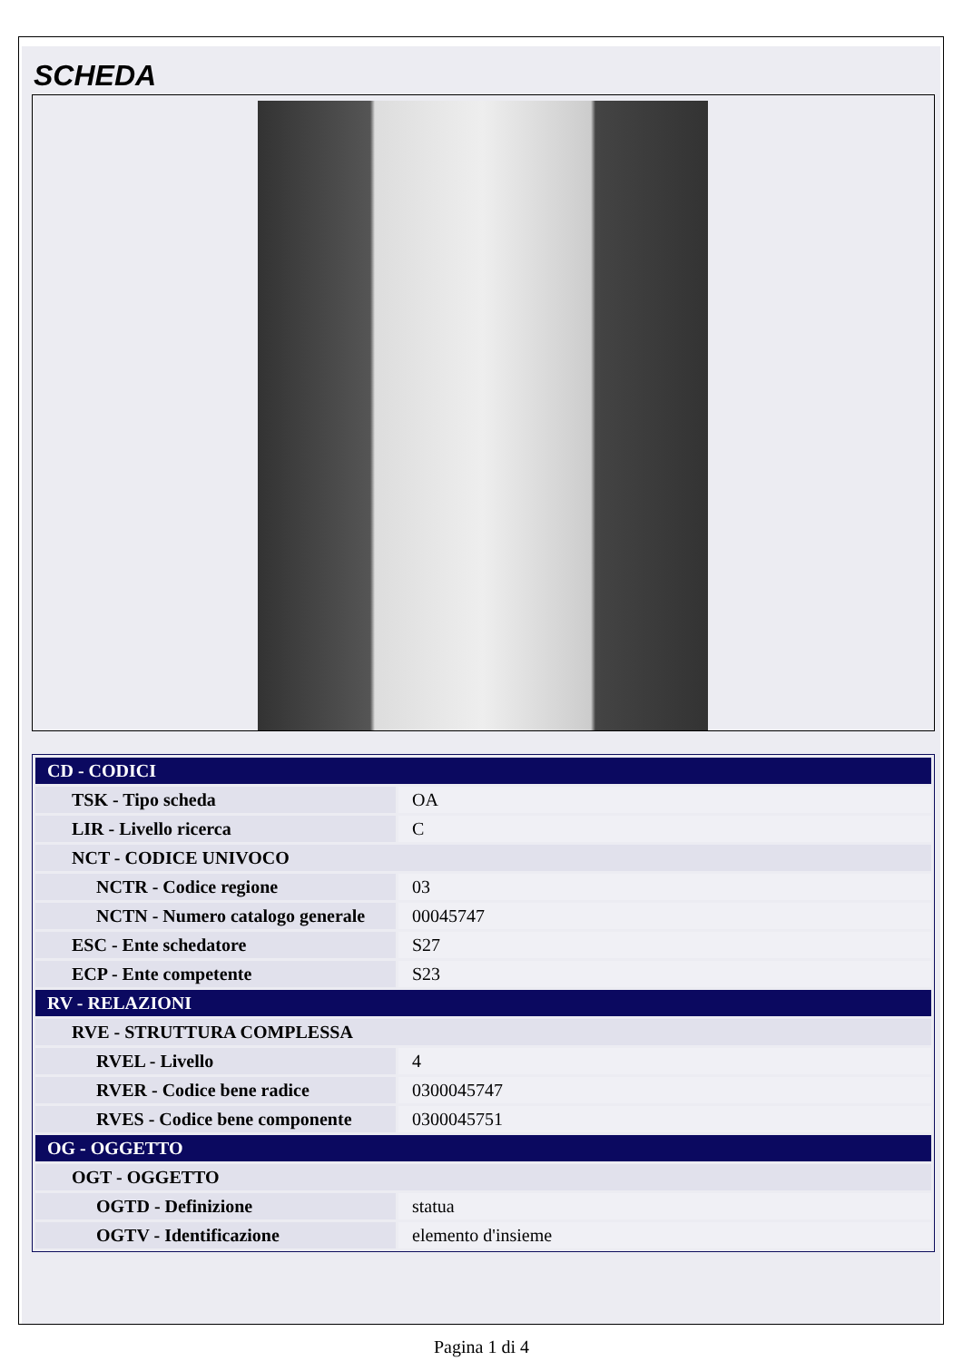SCHEDA
| CD - CODICI | |
| TSK - Tipo scheda | OA |
| LIR - Livello ricerca | C |
| NCT - CODICE UNIVOCO | |
| NCTR - Codice regione | 03 |
| NCTN - Numero catalogo generale | 00045747 |
| ESC - Ente schedatore | S27 |
| ECP - Ente competente | S23 |
| RV - RELAZIONI | |
| RVE - STRUTTURA COMPLESSA | |
| RVEL - Livello | 4 |
| RVER - Codice bene radice | 0300045747 |
| RVES - Codice bene componente | 0300045751 |
| OG - OGGETTO | |
| OGT - OGGETTO | |
| OGTD - Definizione | statua |
| OGTV - Identificazione | elemento d'insieme |
Pagina 1 di 4